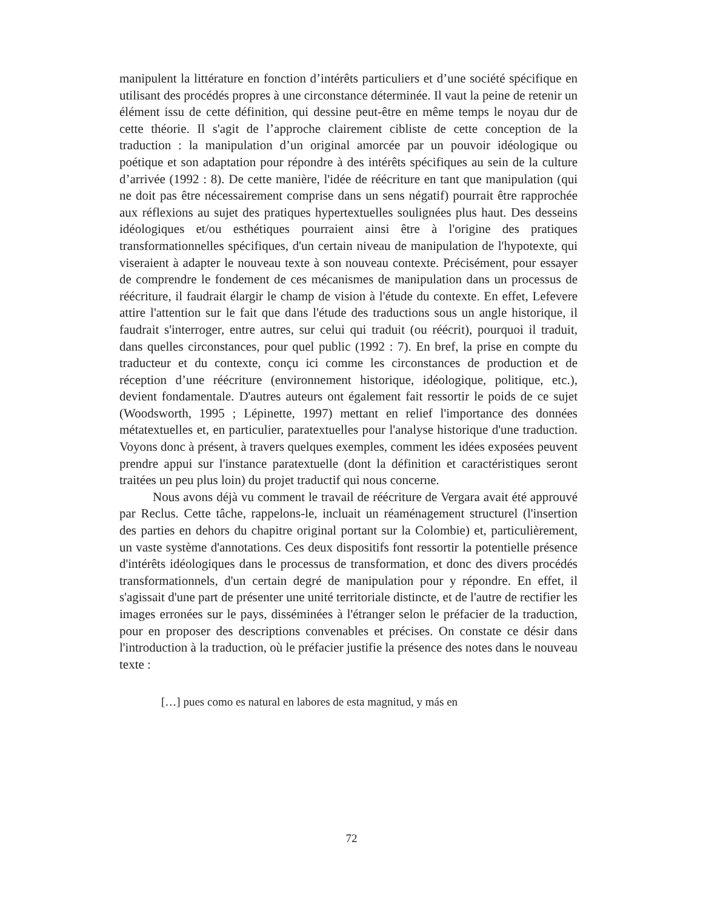manipulent la littérature en fonction d’intérêts particuliers et d’une société spécifique en utilisant des procédés propres à une circonstance déterminée. Il vaut la peine de retenir un élément issu de cette définition, qui dessine peut-être en même temps le noyau dur de cette théorie. Il s'agit de l’approche clairement cibliste de cette conception de la traduction : la manipulation d’un original amorcée par un pouvoir idéologique ou poétique et son adaptation pour répondre à des intérêts spécifiques au sein de la culture d’arrivée (1992 : 8). De cette manière, l'idée de réécriture en tant que manipulation (qui ne doit pas être nécessairement comprise dans un sens négatif) pourrait être rapprochée aux réflexions au sujet des pratiques hypertextuelles soulignées plus haut. Des desseins idéologiques et/ou esthétiques pourraient ainsi être à l'origine des pratiques transformationnelles spécifiques, d'un certain niveau de manipulation de l'hypotexte, qui viseraient à adapter le nouveau texte à son nouveau contexte. Précisément, pour essayer de comprendre le fondement de ces mécanismes de manipulation dans un processus de réécriture, il faudrait élargir le champ de vision à l'étude du contexte. En effet, Lefevere attire l'attention sur le fait que dans l'étude des traductions sous un angle historique, il faudrait s'interroger, entre autres, sur celui qui traduit (ou réécrit), pourquoi il traduit, dans quelles circonstances, pour quel public (1992 : 7). En bref, la prise en compte du traducteur et du contexte, conçu ici comme les circonstances de production et de réception d’une réécriture (environnement historique, idéologique, politique, etc.), devient fondamentale. D'autres auteurs ont également fait ressortir le poids de ce sujet (Woodsworth, 1995 ; Lépinette, 1997) mettant en relief l'importance des données métatextuelles et, en particulier, paratextuelles pour l'analyse historique d'une traduction. Voyons donc à présent, à travers quelques exemples, comment les idées exposées peuvent prendre appui sur l'instance paratextuelle (dont la définition et caractéristiques seront traitées un peu plus loin) du projet traductif qui nous concerne.
Nous avons déjà vu comment le travail de réécriture de Vergara avait été approuvé par Reclus. Cette tâche, rappelons-le, incluait un réaménagement structurel (l'insertion des parties en dehors du chapitre original portant sur la Colombie) et, particulièrement, un vaste système d'annotations. Ces deux dispositifs font ressortir la potentielle présence d'intérêts idéologiques dans le processus de transformation, et donc des divers procédés transformationnels, d'un certain degré de manipulation pour y répondre. En effet, il s'agissait d'une part de présenter une unité territoriale distincte, et de l'autre de rectifier les images erronées sur le pays, disséminées à l'étranger selon le préfacier de la traduction, pour en proposer des descriptions convenables et précises. On constate ce désir dans l'introduction à la traduction, où le préfacier justifie la présence des notes dans le nouveau texte :
[…] pues como es natural en labores de esta magnitud, y más en
72